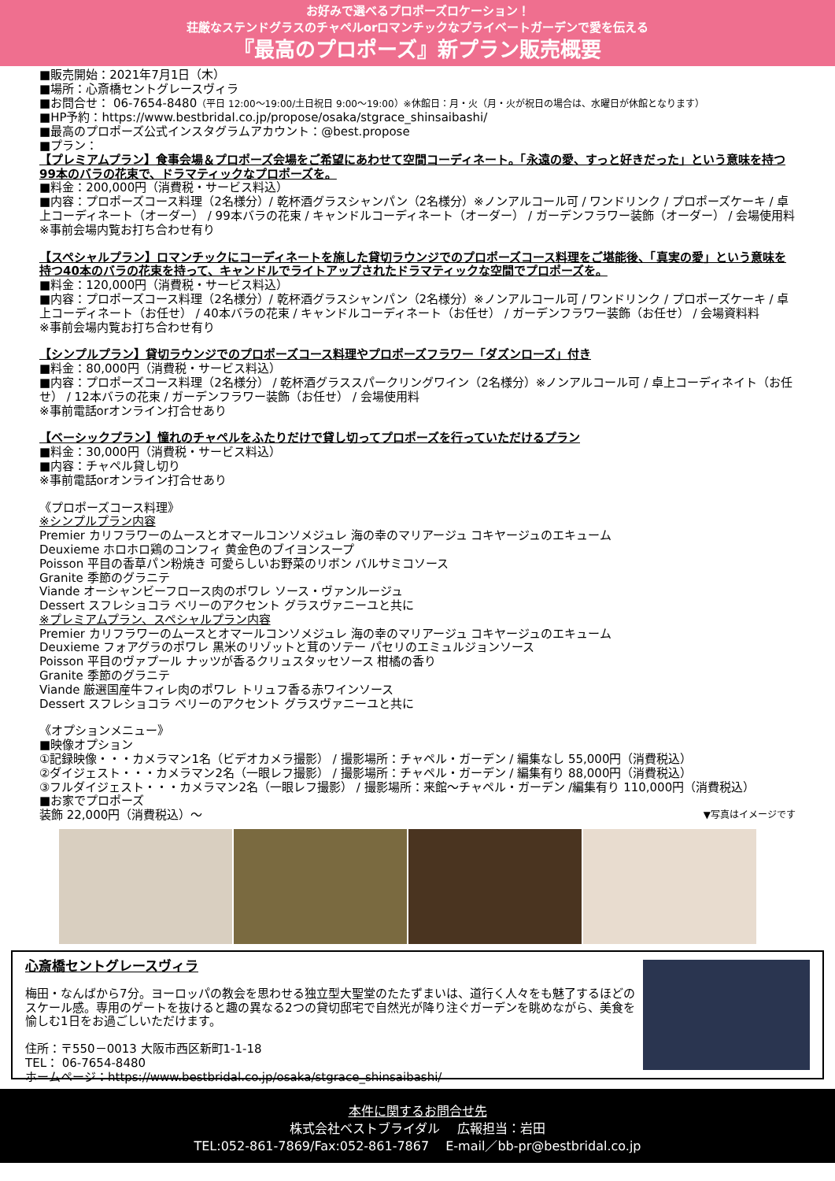お好みで選べるプロポーズロケーション！
荘厳なステンドグラスのチャペルorロマンチックなプライベートガーデンで愛を伝える
『最高のプロポーズ』新プラン販売概要
■販売開始：2021年7月1日（木）
■場所：心斎橋セントグレースヴィラ
■お問合せ： 06-7654-8480（平日 12:00～19:00/土日祝日 9:00～19:00）※休館日：月・火（月・火が祝日の場合は、水曜日が休館となります）
■HP予約：https://www.bestbridal.co.jp/propose/osaka/stgrace_shinsaibashi/
■最高のプロポーズ公式インスタグラムアカウント：@best.propose
■プラン：
【プレミアムプラン】食事会場＆プロポーズ会場をご希望にあわせて空間コーディネート。「永遠の愛、すっと好きだった」という意味を持つ99本のバラの花束で、ドラマティックなプロポーズを。
■料金：200,000円（消費税・サービス料込）
■内容：プロポーズコース料理（2名様分）/ 乾杯酒グラスシャンパン（2名様分）※ノンアルコール可 / ワンドリンク / プロポーズケーキ / 卓上コーディネート（オーダー） / 99本バラの花束 / キャンドルコーディネート（オーダー） / ガーデンフラワー装飾（オーダー） / 会場使用料 ※事前会場内覧お打ち合わせ有り
【スペシャルプラン】ロマンチックにコーディネートを施した貸切ラウンジでのプロポーズコース料理をご堪能後、「真実の愛」という意味を持つ40本のバラの花束を持って、キャンドルでライトアップされたドラマティックな空間でプロポーズを。
■料金：120,000円（消費税・サービス料込）
■内容：プロポーズコース料理（2名様分）/ 乾杯酒グラスシャンパン（2名様分）※ノンアルコール可 / ワンドリンク / プロポーズケーキ / 卓上コーディネート（お任せ） / 40本バラの花束 / キャンドルコーディネート（お任せ） / ガーデンフラワー装飾（お任せ） / 会場資料料
※事前会場内覧お打ち合わせ有り
【シンプルプラン】貸切ラウンジでのプロポーズコース料理やプロポーズフラワー「ダズンローズ」付き
■料金：80,000円（消費税・サービス料込）
■内容：プロポーズコース料理（2名様分） / 乾杯酒グラススパークリングワイン（2名様分）※ノンアルコール可 / 卓上コーディネイト（お任せ） / 12本バラの花束 / ガーデンフラワー装飾（お任せ） / 会場使用料
※事前電話orオンライン打合せあり
【ベーシックプラン】憧れのチャペルをふたりだけで貸し切ってプロポーズを行っていただけるプラン
■料金：30,000円（消費税・サービス料込）
■内容：チャペル貸し切り
※事前電話orオンライン打合せあり
《プロポーズコース料理》
※シンプルプラン内容
Premier カリフラワーのムースとオマールコンソメジュレ 海の幸のマリアージュ コキヤージュのエキューム
Deuxieme ホロホロ鶏のコンフィ 黄金色のブイヨンスープ
Poisson 平目の香草パン粉焼き 可愛らしいお野菜のリボン バルサミコソース
Granite 季節のグラニテ
Viande オーシャンビーフロース肉のポワレ ソース・ヴァンルージュ
Dessert スフレショコラ ベリーのアクセント グラスヴァニーユと共に
※プレミアムプラン、スペシャルプラン内容
Premier カリフラワーのムースとオマールコンソメジュレ 海の幸のマリアージュ コキヤージュのエキューム
Deuxieme フォアグラのポワレ 黒米のリゾットと茸のソテー パセリのエミュルジョンソース
Poisson 平目のヴァプール ナッツが香るクリュスタッセソース 柑橘の香り
Granite 季節のグラニテ
Viande 厳選国産牛フィレ肉のポワレ トリュフ香る赤ワインソース
Dessert スフレショコラ ベリーのアクセント グラスヴァニーユと共に
《オプションメニュー》
■映像オプション
①記録映像・・・カメラマン1名（ビデオカメラ撮影） / 撮影場所：チャペル・ガーデン / 編集なし 55,000円（消費税込）
②ダイジェスト・・・カメラマン2名（一眼レフ撮影） / 撮影場所：チャペル・ガーデン / 編集有り 88,000円（消費税込）
③フルダイジェスト・・・カメラマン2名（一眼レフ撮影） / 撮影場所：来館～チャペル・ガーデン /編集有り 110,000円（消費税込）
■お家でプロポーズ
装飾 22,000円（消費税込）～ ▼写真はイメージです
心斎橋セントグレースヴィラ
梅田・なんばから7分。ヨーロッパの教会を思わせる独立型大聖堂のたたずまいは、道行く人々をも魅了するほどのスケール感。専用のゲートを抜けると趣の異なる2つの貸切邸宅で自然光が降り注ぐガーデンを眺めながら、美食を愉しむ1日をお過ごしいただけます。
住所：〒550－0013 大阪市西区新町1-1-18
TEL： 06-7654-8480
ホームページ：https://www.bestbridal.co.jp/osaka/stgrace_shinsaibashi/
本件に関するお問合せ先
株式会社ベストブライダル　 広報担当：岩田
TEL:052-861-7869/Fax:052-861-7867　 E-mail／bb-pr@bestbridal.co.jp